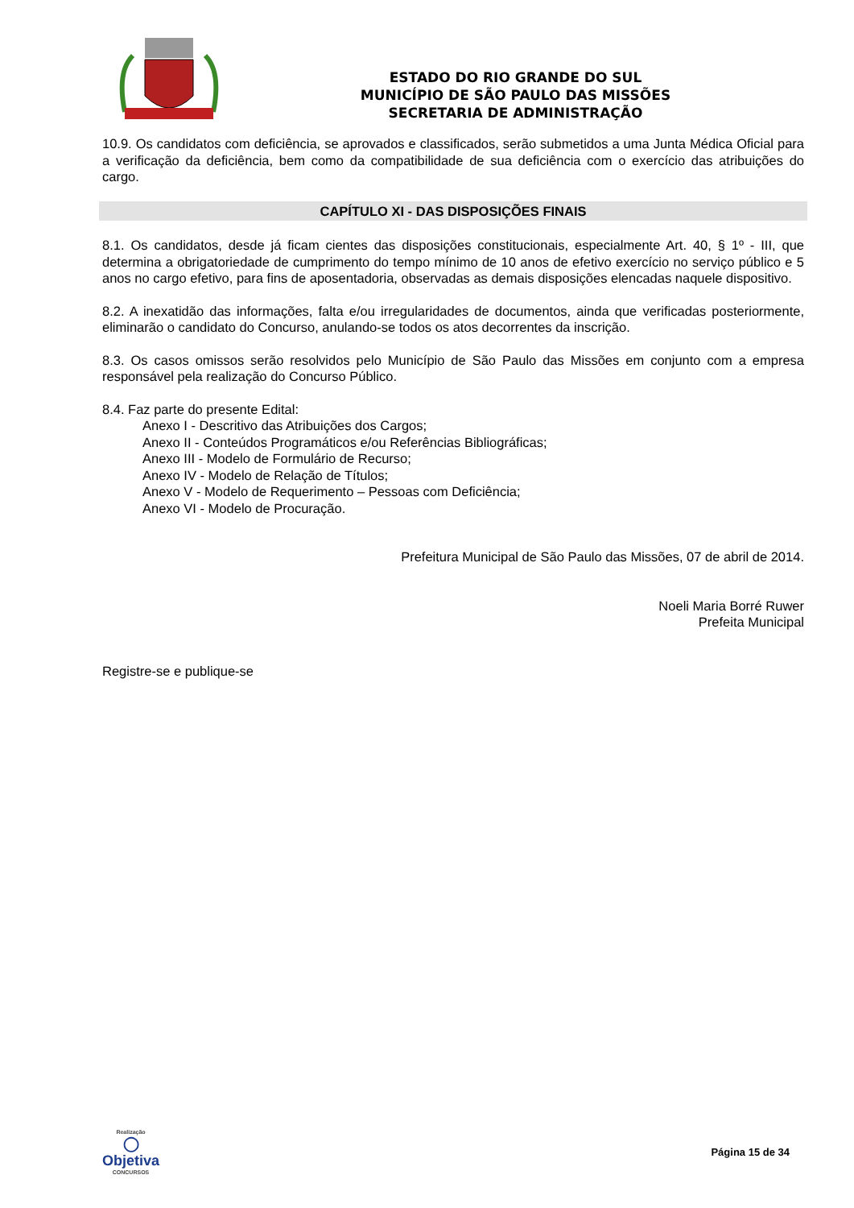ESTADO DO RIO GRANDE DO SUL
MUNICÍPIO DE SÃO PAULO DAS MISSÕES
SECRETARIA DE ADMINISTRAÇÃO
10.9. Os candidatos com deficiência, se aprovados e classificados, serão submetidos a uma Junta Médica Oficial para a verificação da deficiência, bem como da compatibilidade de sua deficiência com o exercício das atribuições do cargo.
CAPÍTULO XI - DAS DISPOSIÇÕES FINAIS
8.1. Os candidatos, desde já ficam cientes das disposições constitucionais, especialmente Art. 40, § 1º - III, que determina a obrigatoriedade de cumprimento do tempo mínimo de 10 anos de efetivo exercício no serviço público e 5 anos no cargo efetivo, para fins de aposentadoria, observadas as demais disposições elencadas naquele dispositivo.
8.2. A inexatidão das informações, falta e/ou irregularidades de documentos, ainda que verificadas posteriormente, eliminarão o candidato do Concurso, anulando-se todos os atos decorrentes da inscrição.
8.3. Os casos omissos serão resolvidos pelo Município de São Paulo das Missões em conjunto com a empresa responsável pela realização do Concurso Público.
8.4. Faz parte do presente Edital:
Anexo I - Descritivo das Atribuições dos Cargos;
Anexo II - Conteúdos Programáticos e/ou Referências Bibliográficas;
Anexo III - Modelo de Formulário de Recurso;
Anexo IV - Modelo de Relação de Títulos;
Anexo V - Modelo de Requerimento – Pessoas com Deficiência;
Anexo VI - Modelo de Procuração.
Prefeitura Municipal de São Paulo das Missões, 07 de abril de 2014.
Noeli Maria Borré Ruwer
Prefeita Municipal
Registre-se e publique-se
Realização
◯
Objetiva
CONCURSOS
Página 15 de 34